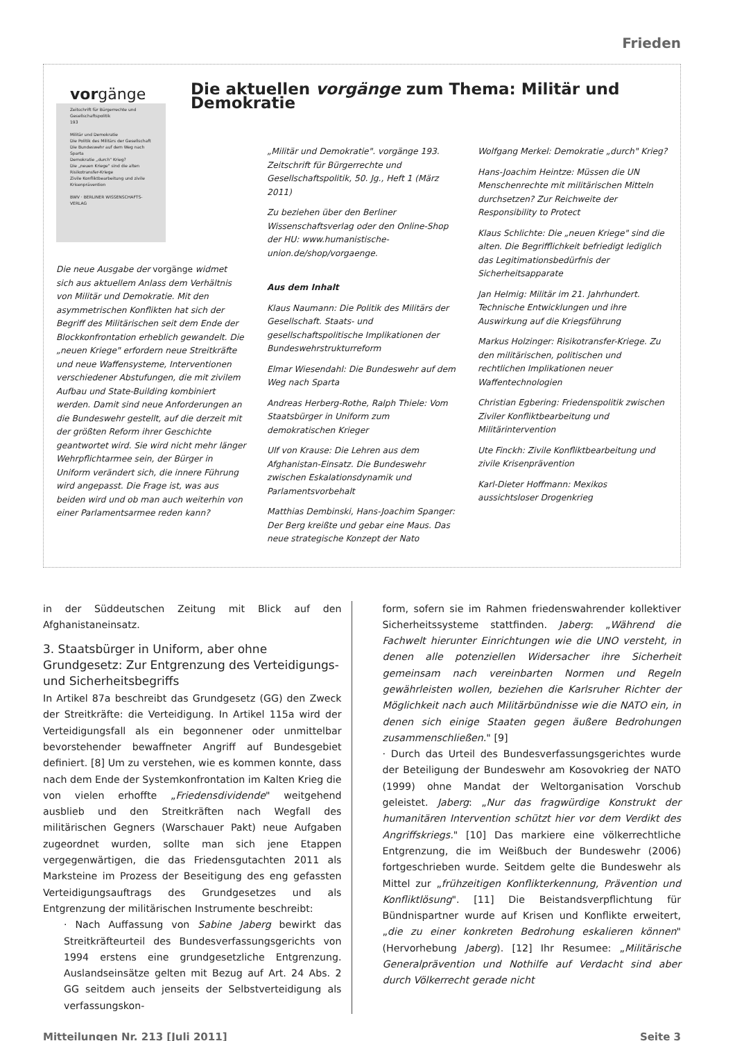Frieden
vorgänge
Zeitschrift für Bürgerrechte und Gesellschaftspolitik
193
Militär und Demokratie
Die Politik des Militärs der Gesellschaft
Die Bundeswehr auf dem Weg nach Sparta
Demokratie „durch" Krieg?
Die „neuen Kriege" sind die alten
Risikotransfer-Kriege
Zivile Konfliktbearbeitung und zivile Krisenprävention
BWV · BERLINER WISSENSCHAFTS-VERLAG
Die aktuellen vorgänge zum Thema: Militär und Demokratie
Die neue Ausgabe der vorgänge widmet sich aus aktuellem Anlass dem Verhältnis von Militär und Demokratie. Mit den asymmetrischen Konflikten hat sich der Begriff des Militärischen seit dem Ende der Blockkonfrontation erheblich gewandelt. Die „neuen Kriege" erfordern neue Streitkräfte und neue Waffensysteme, Interventionen verschiedener Abstufungen, die mit zivilem Aufbau und State-Building kombiniert werden. Damit sind neue Anforderungen an die Bundeswehr gestellt, auf die derzeit mit der größten Reform ihrer Geschichte geantwortet wird. Sie wird nicht mehr länger Wehrpflichtarmee sein, der Bürger in Uniform verändert sich, die innere Führung wird angepasst. Die Frage ist, was aus beiden wird und ob man auch weiterhin von einer Parlamentsarmee reden kann?
„Militär und Demokratie". vorgänge 193. Zeitschrift für Bürgerrechte und Gesellschaftspolitik, 50. Jg., Heft 1 (März 2011)
Zu beziehen über den Berliner Wissenschaftsverlag oder den Online-Shop der HU: www.humanistische-union.de/shop/vorgaenge.
Aus dem Inhalt
Klaus Naumann: Die Politik des Militärs der Gesellschaft. Staats- und gesellschaftspolitische Implikationen der Bundeswehrstrukturreform
Elmar Wiesendahl: Die Bundeswehr auf dem Weg nach Sparta
Andreas Herberg-Rothe, Ralph Thiele: Vom Staatsbürger in Uniform zum demokratischen Krieger
Ulf von Krause: Die Lehren aus dem Afghanistan-Einsatz. Die Bundeswehr zwischen Eskalationsdynamik und Parlamentsvorbehalt
Matthias Dembinski, Hans-Joachim Spanger: Der Berg kreißte und gebar eine Maus. Das neue strategische Konzept der Nato
Wolfgang Merkel: Demokratie „durch" Krieg?
Hans-Joachim Heintze: Müssen die UN Menschenrechte mit militärischen Mitteln durchsetzen? Zur Reichweite der Responsibility to Protect
Klaus Schlichte: Die „neuen Kriege" sind die alten. Die Begrifflichkeit befriedigt lediglich das Legitimationsbedürfnis der Sicherheitsapparate
Jan Helmig: Militär im 21. Jahrhundert. Technische Entwicklungen und ihre Auswirkung auf die Kriegsführung
Markus Holzinger: Risikotransfer-Kriege. Zu den militärischen, politischen und rechtlichen Implikationen neuer Waffentechnologien
Christian Egbering: Friedenspolitik zwischen Ziviler Konfliktbearbeitung und Militärintervention
Ute Finckh: Zivile Konfliktbearbeitung und zivile Krisenprävention
Karl-Dieter Hoffmann: Mexikos aussichtsloser Drogenkrieg
in der Süddeutschen Zeitung mit Blick auf den Afghanistaneinsatz.
3. Staatsbürger in Uniform, aber ohne Grundgesetz: Zur Entgrenzung des Verteidigungs- und Sicherheitsbegriffs
In Artikel 87a beschreibt das Grundgesetz (GG) den Zweck der Streitkräfte: die Verteidigung. In Artikel 115a wird der Verteidigungsfall als ein begonnener oder unmittelbar bevorstehender bewaffneter Angriff auf Bundesgebiet definiert. [8] Um zu verstehen, wie es kommen konnte, dass nach dem Ende der Systemkonfrontation im Kalten Krieg die von vielen erhoffte „Friedensdividende" weitgehend ausblieb und den Streitkräften nach Wegfall des militärischen Gegners (Warschauer Pakt) neue Aufgaben zugeordnet wurden, sollte man sich jene Etappen vergegenwärtigen, die das Friedensgutachten 2011 als Marksteine im Prozess der Beseitigung des eng gefassten Verteidigungsauftrags des Grundgesetzes und als Entgrenzung der militärischen Instrumente beschreibt:
· Nach Auffassung von Sabine Jaberg bewirkt das Streitkräfteurteil des Bundesverfassungsgerichts von 1994 erstens eine grundgesetzliche Entgrenzung. Auslandseinsätze gelten mit Bezug auf Art. 24 Abs. 2 GG seitdem auch jenseits der Selbstverteidigung als verfassungskon-
form, sofern sie im Rahmen friedenswahrender kollektiver Sicherheitssysteme stattfinden. Jaberg: „Während die Fachwelt hierunter Einrichtungen wie die UNO versteht, in denen alle potenziellen Widersacher ihre Sicherheit gemeinsam nach vereinbarten Normen und Regeln gewährleisten wollen, beziehen die Karlsruher Richter der Möglichkeit nach auch Militärbündnisse wie die NATO ein, in denen sich einige Staaten gegen äußere Bedrohungen zusammenschließen." [9]
· Durch das Urteil des Bundesverfassungsgerichtes wurde der Beteiligung der Bundeswehr am Kosovokrieg der NATO (1999) ohne Mandat der Weltorganisation Vorschub geleistet. Jaberg: „Nur das fragwürdige Konstrukt der humanitären Intervention schützt hier vor dem Verdikt des Angriffskriegs." [10] Das markiere eine völkerrechtliche Entgrenzung, die im Weißbuch der Bundeswehr (2006) fortgeschrieben wurde. Seitdem gelte die Bundeswehr als Mittel zur „frühzeitigen Konflikterkennung, Prävention und Konfliktlösung". [11] Die Beistandsverpflichtung für Bündnispartner wurde auf Krisen und Konflikte erweitert, „die zu einer konkreten Bedrohung eskalieren können" (Hervorhebung Jaberg). [12] Ihr Resumee: „Militärische Generalprävention und Nothilfe auf Verdacht sind aber durch Völkerrecht gerade nicht
Mitteilungen Nr. 213 [Juli 2011] Seite 3